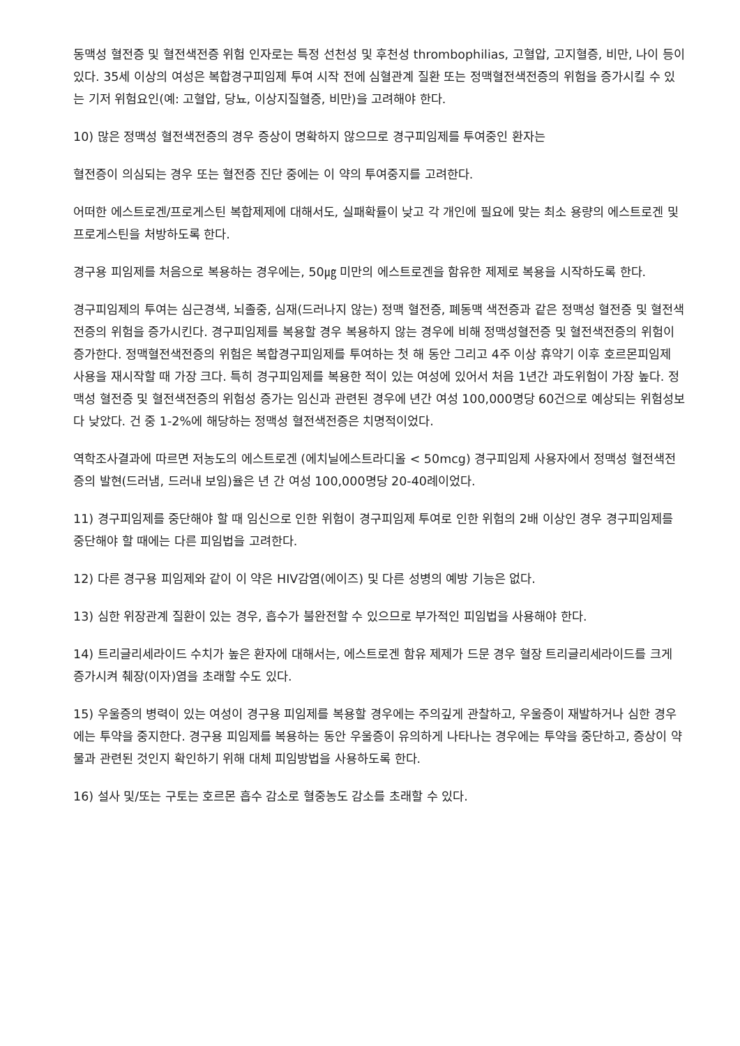동맥성 혈전증 및 혈전색전증 위험 인자로는 특정 선천성 및 후천성 thrombophilias, 고혈압, 고지혈증, 비만, 나이 등이 있다. 35세 이상의 여성은 복합경구피임제 투여 시작 전에 심혈관계 질환 또는 정맥혈전색전증의 위험을 증가시킬 수 있는 기저 위험요인(예: 고혈압, 당뇨, 이상지질혈증, 비만)을 고려해야 한다.
10) 많은 정맥성 혈전색전증의 경우 증상이 명확하지 않으므로 경구피임제를 투여중인 환자는
혈전증이 의심되는 경우 또는 혈전증 진단 중에는 이 약의 투여중지를 고려한다.
어떠한 에스트로겐/프로게스틴 복합제제에 대해서도, 실패확률이 낮고 각 개인에 필요에 맞는 최소 용량의 에스트로겐 및 프로게스틴을 처방하도록 한다.
경구용 피임제를 처음으로 복용하는 경우에는, 50㎍ 미만의 에스트로겐을 함유한 제제로 복용을 시작하도록 한다.
경구피임제의 투여는 심근경색, 뇌졸중, 심재(드러나지 않는) 정맥 혈전증, 폐동맥 색전증과 같은 정맥성 혈전증 및 혈전색전증의 위험을 증가시킨다. 경구피임제를 복용할 경우 복용하지 않는 경우에 비해 정맥성혈전증 및 혈전색전증의 위험이 증가한다. 정맥혈전색전증의 위험은 복합경구피임제를 투여하는 첫 해 동안 그리고 4주 이상 휴약기 이후 호르몬피임제 사용을 재시작할 때 가장 크다. 특히 경구피임제를 복용한 적이 있는 여성에 있어서 처음 1년간 과도위험이 가장 높다. 정맥성 혈전증 및 혈전색전증의 위험성 증가는 임신과 관련된 경우에 년간 여성 100,000명당 60건으로 예상되는 위험성보다 낮았다. 건 중 1-2%에 해당하는 정맥성 혈전색전증은 치명적이었다.
역학조사결과에 따르면 저농도의 에스트로겐 (에치닐에스트라디올 < 50mcg) 경구피임제 사용자에서 정맥성 혈전색전증의 발현(드러냄, 드러내 보임)율은 년 간 여성 100,000명당 20-40례이었다.
11) 경구피임제를 중단해야 할 때 임신으로 인한 위험이 경구피임제 투여로 인한 위험의 2배 이상인 경우 경구피임제를 중단해야 할 때에는 다른 피임법을 고려한다.
12) 다른 경구용 피임제와 같이 이 약은 HIV감염(에이즈) 및 다른 성병의 예방 기능은 없다.
13) 심한 위장관계 질환이 있는 경우, 흡수가 불완전할 수 있으므로 부가적인 피임법을 사용해야 한다.
14) 트리글리세라이드 수치가 높은 환자에 대해서는, 에스트로겐 함유 제제가 드문 경우 혈장 트리글리세라이드를 크게 증가시켜 췌장(이자)염을 초래할 수도 있다.
15) 우울증의 병력이 있는 여성이 경구용 피임제를 복용할 경우에는 주의깊게 관찰하고, 우울증이 재발하거나 심한 경우에는 투약을 중지한다. 경구용 피임제를 복용하는 동안 우울증이 유의하게 나타나는 경우에는 투약을 중단하고, 증상이 약물과 관련된 것인지 확인하기 위해 대체 피임방법을 사용하도록 한다.
16) 설사 및/또는 구토는 호르몬 흡수 감소로 혈중농도 감소를 초래할 수 있다.